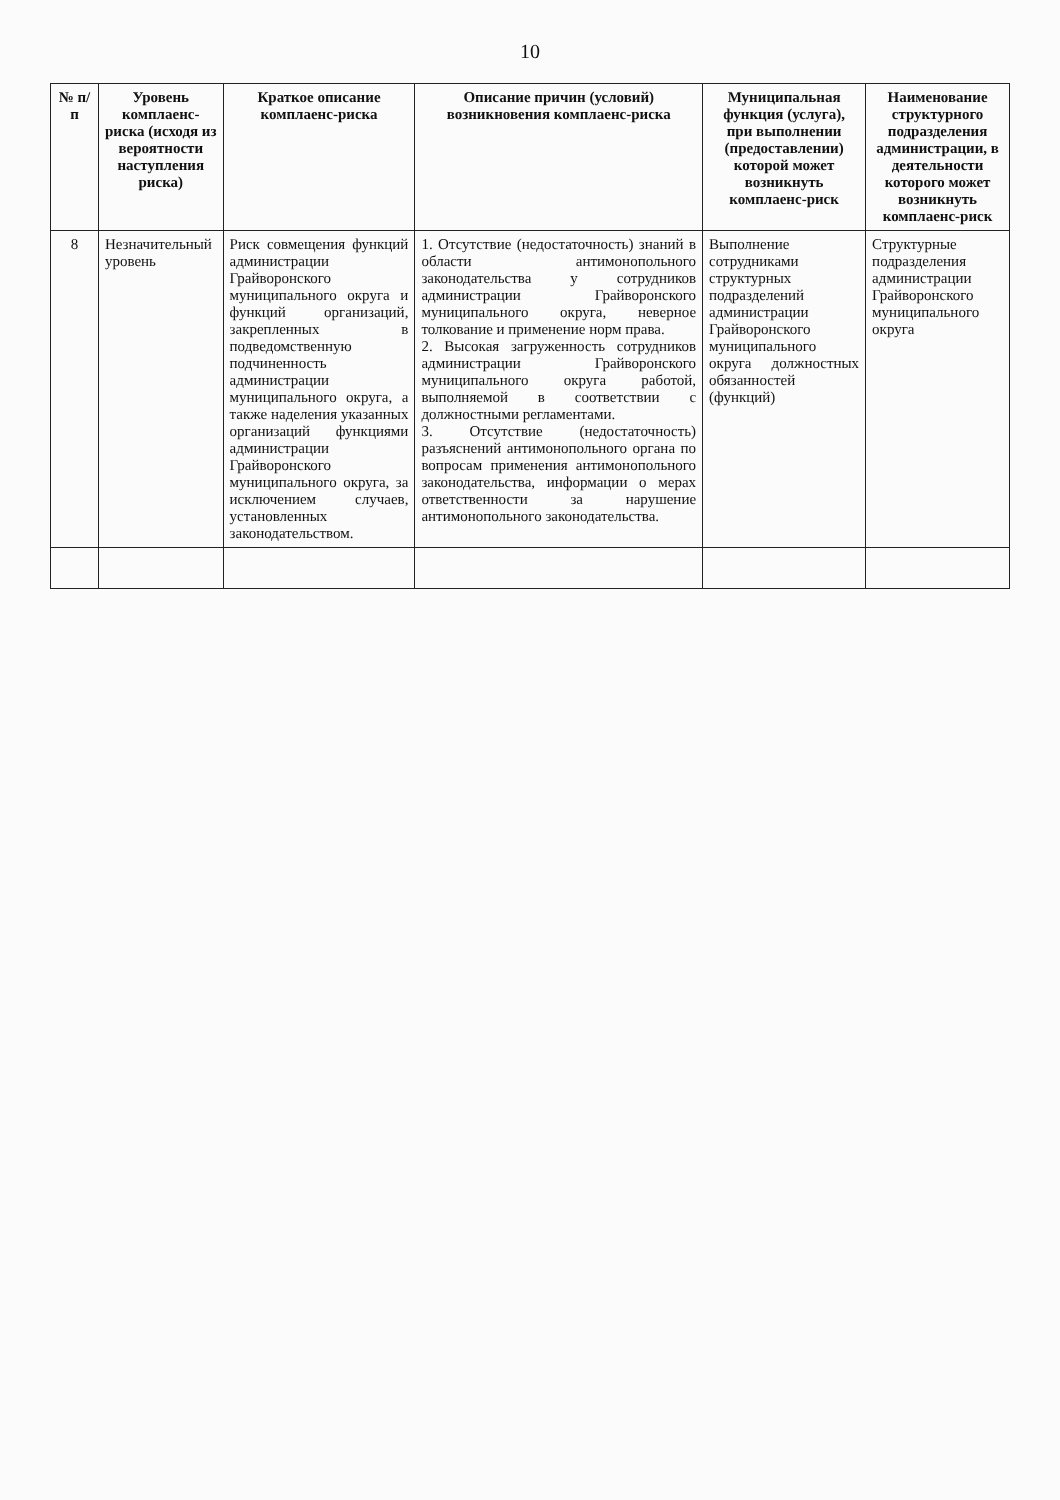10
| № п/п | Уровень комплаенс-риска (исходя из вероятности наступления риска) | Краткое описание комплаенс-риска | Описание причин (условий) возникновения комплаенс-риска | Муниципальная функция (услуга), при выполнении (предоставлении) которой может возникнуть комплаенс-риск | Наименование структурного подразделения администрации, в деятельности которого может возникнуть комплаенс-риск |
| --- | --- | --- | --- | --- | --- |
| 8 | Незначительный уровень | Риск совмещения функций администрации Грайворонского муниципального округа и функций организаций, закрепленных в подведомственную подчиненность администрации муниципального округа, а также наделения указанных организаций функциями администрации Грайворонского муниципального округа, за исключением случаев, установленных законодательством. | 1. Отсутствие (недостаточность) знаний в области антимонопольного законодательства у сотрудников администрации Грайворонского муниципального округа, неверное толкование и применение норм права. 2. Высокая загруженность сотрудников администрации Грайворонского муниципального округа работой, выполняемой в соответствии с должностными регламентами. 3. Отсутствие (недостаточность) разъяснений антимонопольного органа по вопросам применения антимонопольного законодательства, информации о мерах ответственности за нарушение антимонопольного законодательства. | Выполнение сотрудниками структурных подразделений администрации Грайворонского муниципального округа должностных обязанностей (функций) | Структурные подразделения администрации Грайворонского муниципального округа |